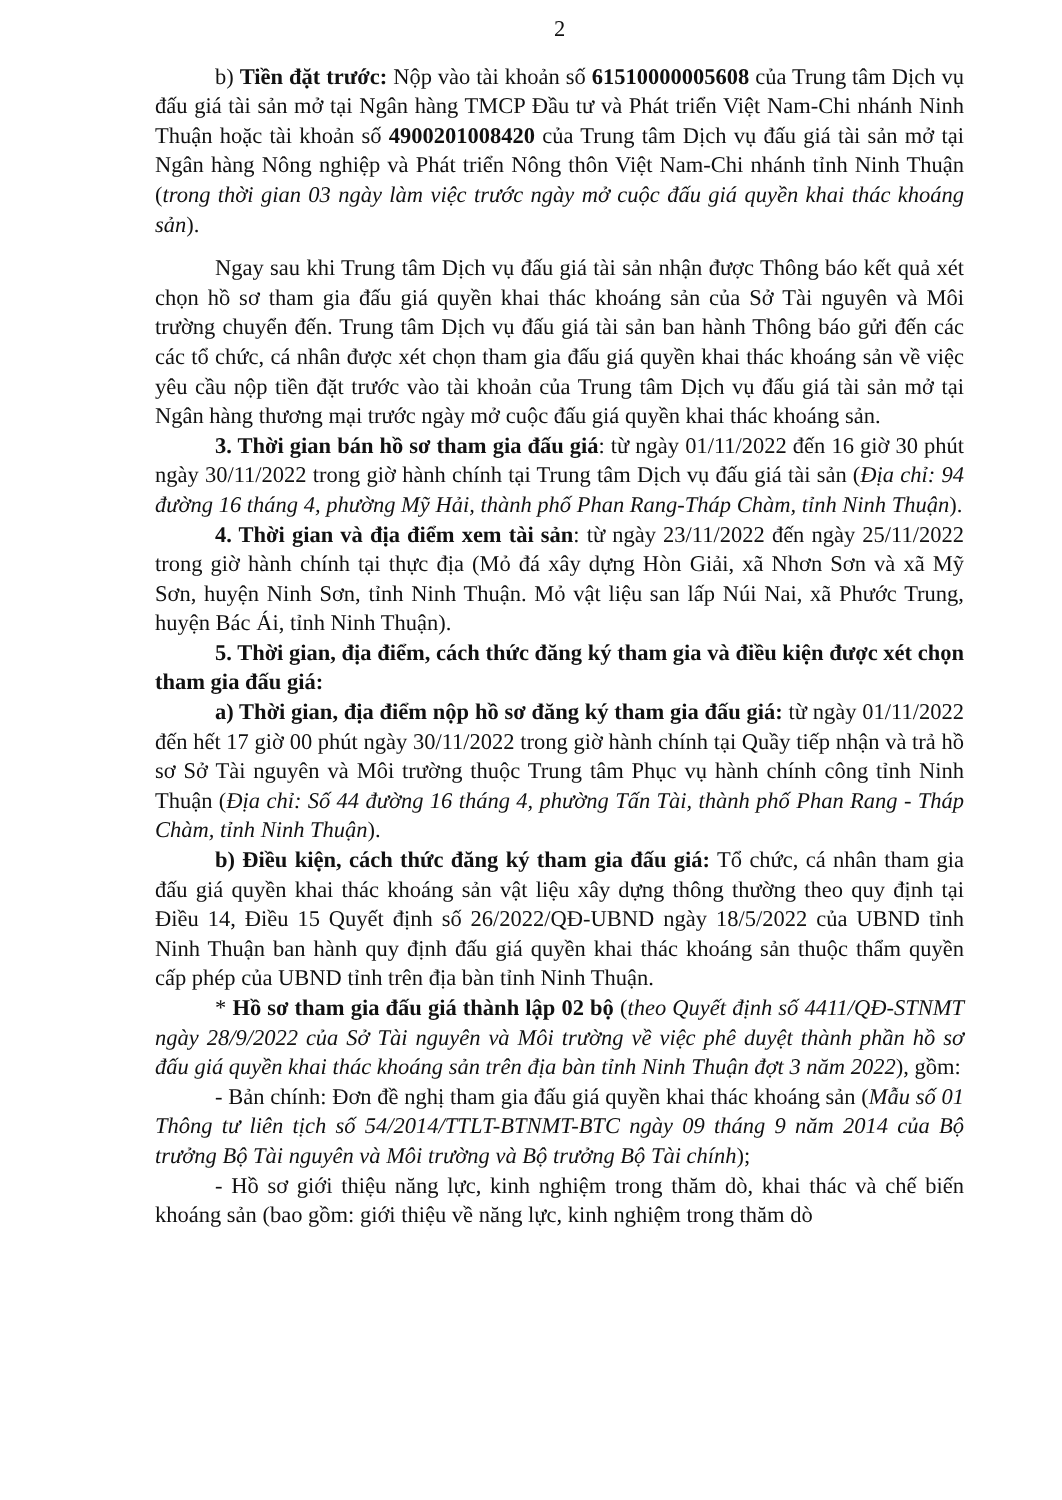2
b) Tiền đặt trước: Nộp vào tài khoản số 61510000005608 của Trung tâm Dịch vụ đấu giá tài sản mở tại Ngân hàng TMCP Đầu tư và Phát triển Việt Nam-Chi nhánh Ninh Thuận hoặc tài khoản số 4900201008420 của Trung tâm Dịch vụ đấu giá tài sản mở tại Ngân hàng Nông nghiệp và Phát triển Nông thôn Việt Nam-Chi nhánh tỉnh Ninh Thuận (trong thời gian 03 ngày làm việc trước ngày mở cuộc đấu giá quyền khai thác khoáng sản).
Ngay sau khi Trung tâm Dịch vụ đấu giá tài sản nhận được Thông báo kết quả xét chọn hồ sơ tham gia đấu giá quyền khai thác khoáng sản của Sở Tài nguyên và Môi trường chuyển đến. Trung tâm Dịch vụ đấu giá tài sản ban hành Thông báo gửi đến các các tổ chức, cá nhân được xét chọn tham gia đấu giá quyền khai thác khoáng sản về việc yêu cầu nộp tiền đặt trước vào tài khoản của Trung tâm Dịch vụ đấu giá tài sản mở tại Ngân hàng thương mại trước ngày mở cuộc đấu giá quyền khai thác khoáng sản.
3. Thời gian bán hồ sơ tham gia đấu giá: từ ngày 01/11/2022 đến 16 giờ 30 phút ngày 30/11/2022 trong giờ hành chính tại Trung tâm Dịch vụ đấu giá tài sản (Địa chỉ: 94 đường 16 tháng 4, phường Mỹ Hải, thành phố Phan Rang-Tháp Chàm, tỉnh Ninh Thuận).
4. Thời gian và địa điểm xem tài sản: từ ngày 23/11/2022 đến ngày 25/11/2022 trong giờ hành chính tại thực địa (Mỏ đá xây dựng Hòn Giải, xã Nhơn Sơn và xã Mỹ Sơn, huyện Ninh Sơn, tỉnh Ninh Thuận. Mỏ vật liệu san lấp Núi Nai, xã Phước Trung, huyện Bác Ái, tỉnh Ninh Thuận).
5. Thời gian, địa điểm, cách thức đăng ký tham gia và điều kiện được xét chọn tham gia đấu giá:
a) Thời gian, địa điểm nộp hồ sơ đăng ký tham gia đấu giá: từ ngày 01/11/2022 đến hết 17 giờ 00 phút ngày 30/11/2022 trong giờ hành chính tại Quầy tiếp nhận và trả hồ sơ Sở Tài nguyên và Môi trường thuộc Trung tâm Phục vụ hành chính công tỉnh Ninh Thuận (Địa chỉ: Số 44 đường 16 tháng 4, phường Tấn Tài, thành phố Phan Rang - Tháp Chàm, tỉnh Ninh Thuận).
b) Điều kiện, cách thức đăng ký tham gia đấu giá: Tổ chức, cá nhân tham gia đấu giá quyền khai thác khoáng sản vật liệu xây dựng thông thường theo quy định tại Điều 14, Điều 15 Quyết định số 26/2022/QĐ-UBND ngày 18/5/2022 của UBND tỉnh Ninh Thuận ban hành quy định đấu giá quyền khai thác khoáng sản thuộc thẩm quyền cấp phép của UBND tỉnh trên địa bàn tỉnh Ninh Thuận.
* Hồ sơ tham gia đấu giá thành lập 02 bộ (theo Quyết định số 4411/QĐ-STNMT ngày 28/9/2022 của Sở Tài nguyên và Môi trường về việc phê duyệt thành phần hồ sơ đấu giá quyền khai thác khoáng sản trên địa bàn tỉnh Ninh Thuận đợt 3 năm 2022), gồm:
- Bản chính: Đơn đề nghị tham gia đấu giá quyền khai thác khoáng sản (Mẫu số 01 Thông tư liên tịch số 54/2014/TTLT-BTNMT-BTC ngày 09 tháng 9 năm 2014 của Bộ trưởng Bộ Tài nguyên và Môi trường và Bộ trưởng Bộ Tài chính);
- Hồ sơ giới thiệu năng lực, kinh nghiệm trong thăm dò, khai thác và chế biến khoáng sản (bao gồm: giới thiệu về năng lực, kinh nghiệm trong thăm dò